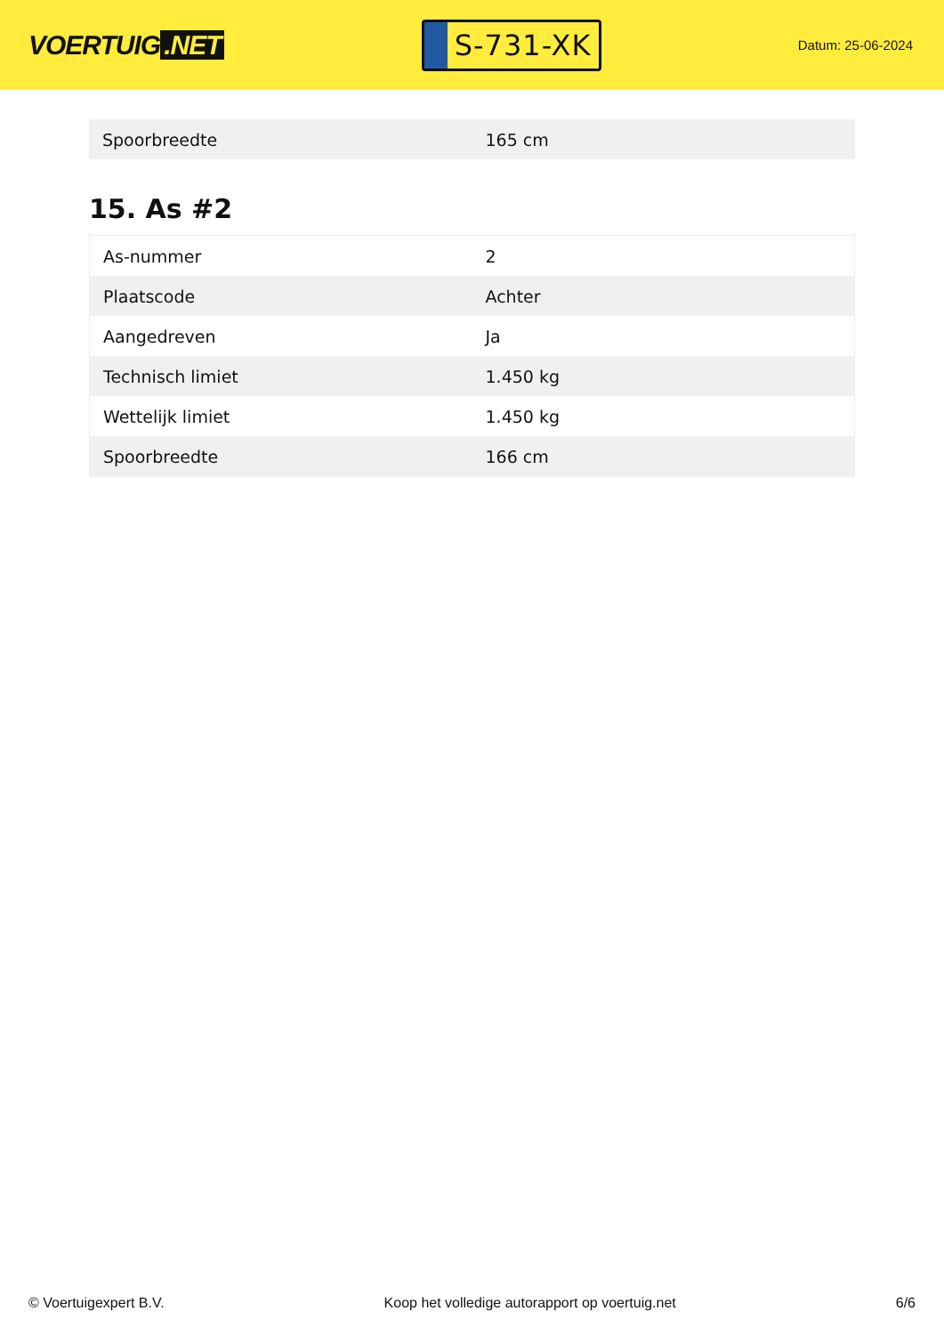VOERTUIG.NET
S-731-XK
Datum: 25-06-2024
| Spoorbreedte | 165 cm |
15. As #2
| As-nummer | 2 |
| Plaatscode | Achter |
| Aangedreven | Ja |
| Technisch limiet | 1.450 kg |
| Wettelijk limiet | 1.450 kg |
| Spoorbreedte | 166 cm |
© Voertuigexpert B.V. Koop het volledige autorapport op voertuig.net 6/6